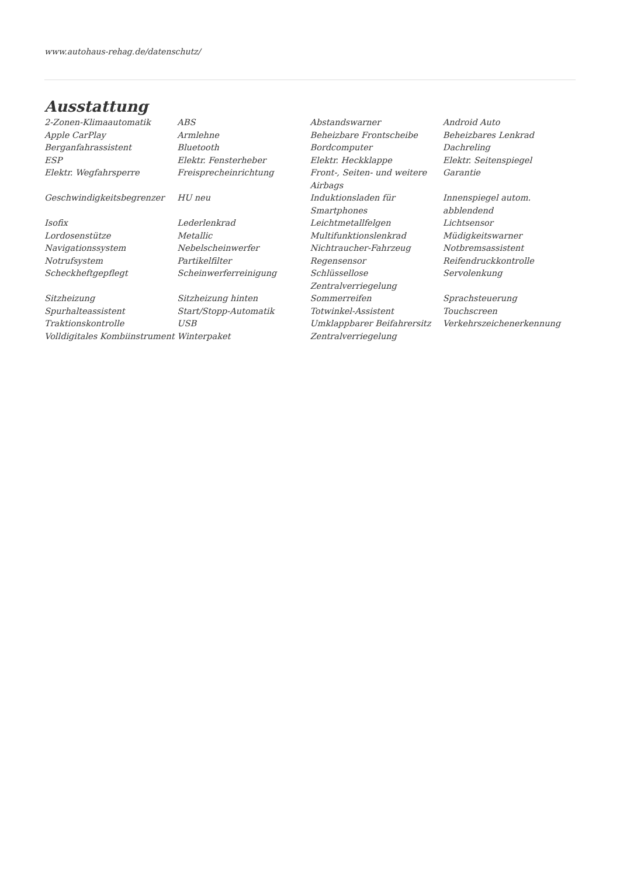www.autohaus-rehag.de/datenschutz/
Ausstattung
| 2-Zonen-Klimaautomatik | ABS | Abstandswarner | Android Auto |
| Apple CarPlay | Armlehne | Beheizbare Frontscheibe | Beheizbares Lenkrad |
| Berganfahrassistent | Bluetooth | Bordcomputer | Dachreling |
| ESP | Elektr. Fensterheber | Elektr. Heckklappe | Elektr. Seitenspiegel |
| Elektr. Wegfahrsperre | Freisprecheinrichtung | Front-, Seiten- und weitere Airbags | Garantie |
| Geschwindigkeitsbegrenzer | HU neu | Induktionsladen für Smartphones | Innenspiegel autom. abblendend |
| Isofix | Lederlenkrad | Leichtmetallfelgen | Lichtsensor |
| Lordosenstütze | Metallic | Multifunktionslenkrad | Müdigkeitswarner |
| Navigationssystem | Nebelscheinwerfer | Nichtraucher-Fahrzeug | Notbremsassistent |
| Notrufsystem | Partikelfilter | Regensensor | Reifendruckkontrolle |
| Scheckheftgepflegt | Scheinwerferreinigung | Schlüssellose Zentralverriegelung | Servolenkung |
| Sitzheizung | Sitzheizung hinten | Sommerreifen | Sprachsteuerung |
| Spurhalteassistent | Start/Stopp-Automatik | Totwinkel-Assistent | Touchscreen |
| Traktionskontrolle | USB | Umklappbarer Beifahrersitz | Verkehrszeichenerkennung |
| Volldigitales Kombiinstrument | Winterpaket | Zentralverriegelung | |